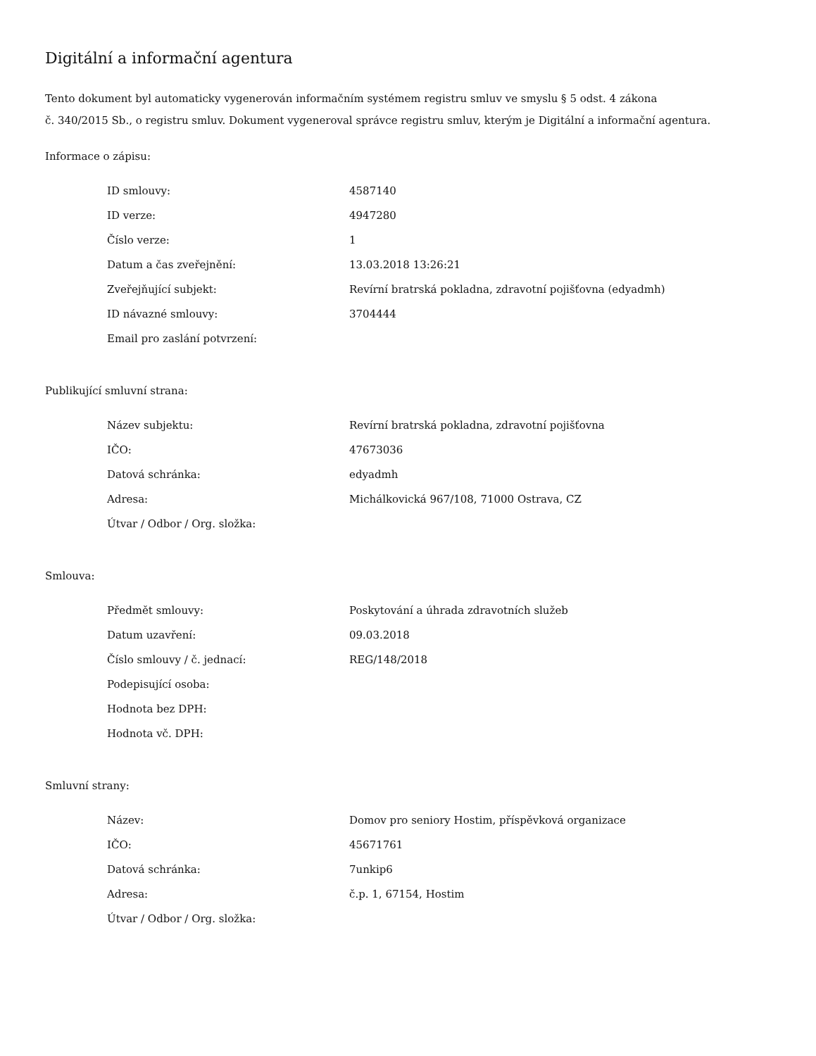Digitální a informační agentura
Tento dokument byl automaticky vygenerován informačním systémem registru smluv ve smyslu § 5 odst. 4 zákona
č. 340/2015 Sb., o registru smluv. Dokument vygeneroval správce registru smluv, kterým je Digitální a informační agentura.
Informace o zápisu:
| ID smlouvy: | 4587140 |
| ID verze: | 4947280 |
| Číslo verze: | 1 |
| Datum a čas zveřejnění: | 13.03.2018 13:26:21 |
| Zveřejňující subjekt: | Revírní bratrská pokladna, zdravotní pojišťovna (edyadmh) |
| ID návazné smlouvy: | 3704444 |
| Email pro zaslání potvrzení: | |
Publikující smluvní strana:
| Název subjektu: | Revírní bratrská pokladna, zdravotní pojišťovna |
| IČO: | 47673036 |
| Datová schránka: | edyadmh |
| Adresa: | Michálkovická 967/108, 71000 Ostrava, CZ |
| Útvar / Odbor / Org. složka: | |
Smlouva:
| Předmět smlouvy: | Poskytování a úhrada zdravotních služeb |
| Datum uzavření: | 09.03.2018 |
| Číslo smlouvy / č. jednací: | REG/148/2018 |
| Podepisující osoba: | |
| Hodnota bez DPH: | |
| Hodnota vč. DPH: | |
Smluvní strany:
| Název: | Domov pro seniory Hostim, příspěvková organizace |
| IČO: | 45671761 |
| Datová schránka: | 7unkip6 |
| Adresa: | č.p. 1, 67154, Hostim |
| Útvar / Odbor / Org. složka: | |